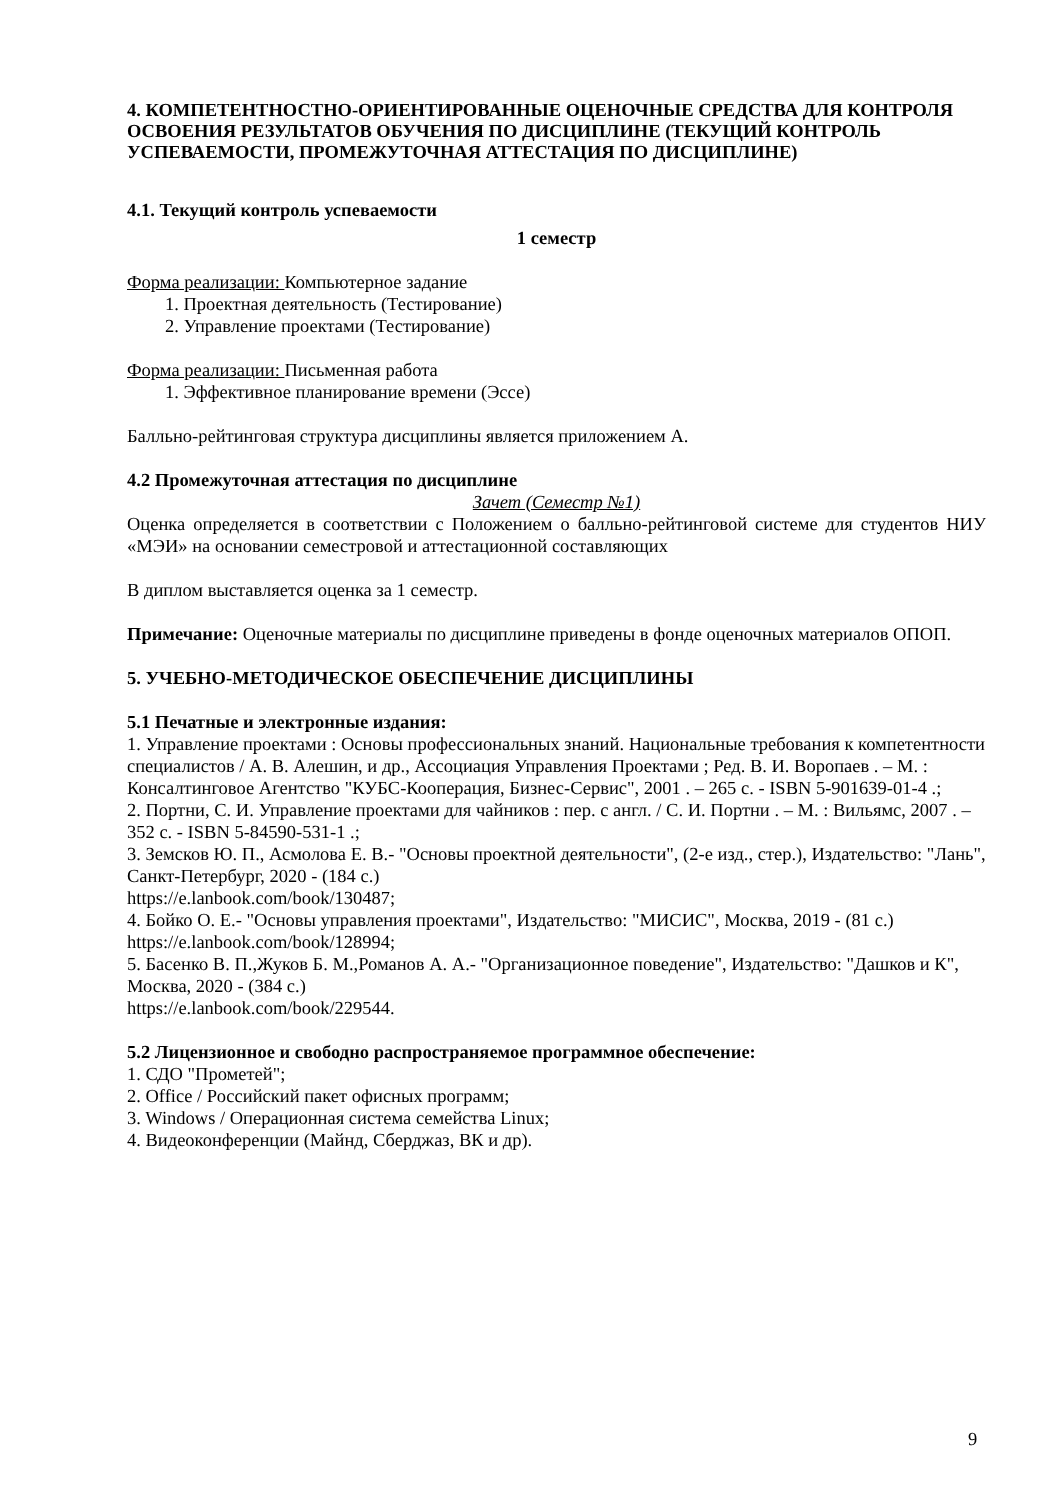4. КОМПЕТЕНТНОСТНО-ОРИЕНТИРОВАННЫЕ ОЦЕНОЧНЫЕ СРЕДСТВА ДЛЯ КОНТРОЛЯ ОСВОЕНИЯ РЕЗУЛЬТАТОВ ОБУЧЕНИЯ ПО ДИСЦИПЛИНЕ (ТЕКУЩИЙ КОНТРОЛЬ УСПЕВАЕМОСТИ, ПРОМЕЖУТОЧНАЯ АТТЕСТАЦИЯ ПО ДИСЦИПЛИНЕ)
4.1. Текущий контроль успеваемости
1 семестр
Форма реализации: Компьютерное задание
1. Проектная деятельность (Тестирование)
2. Управление проектами (Тестирование)
Форма реализации: Письменная работа
1. Эффективное планирование времени (Эссе)
Балльно-рейтинговая структура дисциплины является приложением А.
4.2 Промежуточная аттестация по дисциплине
Зачет (Семестр №1)
Оценка определяется в соответствии с Положением о балльно-рейтинговой системе для студентов НИУ «МЭИ» на основании семестровой и аттестационной составляющих
В диплом выставляется оценка за 1 семестр.
Примечание: Оценочные материалы по дисциплине приведены в фонде оценочных материалов ОПОП.
5. УЧЕБНО-МЕТОДИЧЕСКОЕ ОБЕСПЕЧЕНИЕ ДИСЦИПЛИНЫ
5.1 Печатные и электронные издания:
1. Управление проектами : Основы профессиональных знаний. Национальные требования к компетентности специалистов / А. В. Алешин, и др., Ассоциация Управления Проектами ; Ред. В. И. Воропаев . – М. : Консалтинговое Агентство "КУБС-Кооперация, Бизнес-Сервис", 2001 . – 265 с. - ISBN 5-901639-01-4 .;
2. Портни, С. И. Управление проектами для чайников : пер. с англ. / С. И. Портни . – М. : Вильямс, 2007 . – 352 с. - ISBN 5-84590-531-1 .;
3. Земсков Ю. П., Асмолова Е. В.- "Основы проектной деятельности", (2-е изд., стер.), Издательство: "Лань", Санкт-Петербург, 2020 - (184 с.)
https://e.lanbook.com/book/130487;
4. Бойко О. Е.- "Основы управления проектами", Издательство: "МИСИС", Москва, 2019 - (81 с.)
https://e.lanbook.com/book/128994;
5. Басенко В. П.,Жуков Б. М.,Романов А. А.- "Организационное поведение", Издательство: "Дашков и К", Москва, 2020 - (384 с.)
https://e.lanbook.com/book/229544.
5.2 Лицензионное и свободно распространяемое программное обеспечение:
1. СДО "Прометей";
2. Office / Российский пакет офисных программ;
3. Windows / Операционная система семейства Linux;
4. Видеоконференции (Майнд, Сберджаз, ВК и др).
9